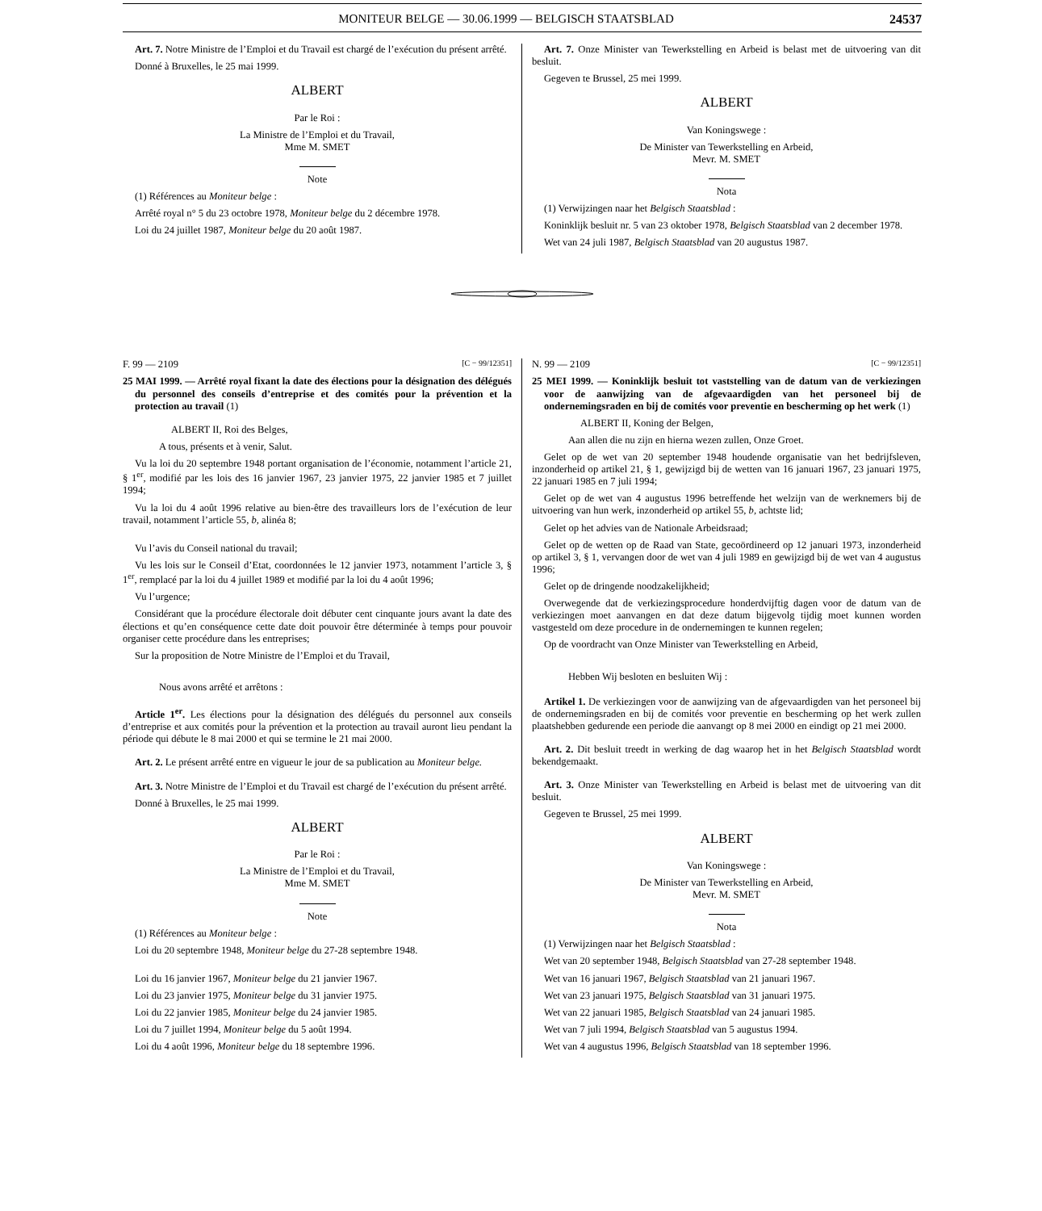MONITEUR BELGE — 30.06.1999 — BELGISCH STAATSBLAD 24537
Art. 7. Notre Ministre de l’Emploi et du Travail est chargé de l’exécution du présent arrêté.
Donné à Bruxelles, le 25 mai 1999.
ALBERT
Par le Roi :
La Ministre de l’Emploi et du Travail,
Mme M. SMET
Note
(1) Références au Moniteur belge :
Arrêté royal n° 5 du 23 octobre 1978, Moniteur belge du 2 décembre 1978.
Loi du 24 juillet 1987, Moniteur belge du 20 août 1987.
Art. 7. Onze Minister van Tewerkstelling en Arbeid is belast met de uitvoering van dit besluit.
Gegeven te Brussel, 25 mei 1999.
ALBERT
Van Koningswege :
De Minister van Tewerkstelling en Arbeid,
Mevr. M. SMET
Nota
(1) Verwijzingen naar het Belgisch Staatsblad :
Koninklijk besluit nr. 5 van 23 oktober 1978, Belgisch Staatsblad van 2 december 1978.
Wet van 24 juli 1987, Belgisch Staatsblad van 20 augustus 1987.
F. 99 — 2109 [C − 99/12351]
25 MAI 1999. — Arrêté royal fixant la date des élections pour la désignation des délégués du personnel des conseils d’entreprise et des comités pour la prévention et la protection au travail (1)
ALBERT II, Roi des Belges,
A tous, présents et à venir, Salut.
Vu la loi du 20 septembre 1948 portant organisation de l’économie, notamment l’article 21, § 1<sup>er</sup>, modifié par les lois des 16 janvier 1967, 23 janvier 1975, 22 janvier 1985 et 7 juillet 1994;
Vu la loi du 4 août 1996 relative au bien-être des travailleurs lors de l’exécution de leur travail, notamment l’article 55, b, alinéa 8;
Vu l’avis du Conseil national du travail;
Vu les lois sur le Conseil d’Etat, coordonnées le 12 janvier 1973, notamment l’article 3, § 1<sup>er</sup>, remplacé par la loi du 4 juillet 1989 et modifié par la loi du 4 août 1996;
Vu l’urgence;
Considérant que la procédure électorale doit débuter cent cinquante jours avant la date des élections et qu’en conséquence cette date doit pouvoir être déterminée à temps pour pouvoir organiser cette procédure dans les entreprises;
Sur la proposition de Notre Ministre de l’Emploi et du Travail,
Nous avons arrêté et arrêtons :
Article 1<sup>er</sup>. Les élections pour la désignation des délégués du personnel aux conseils d’entreprise et aux comités pour la prévention et la protection au travail auront lieu pendant la période qui débute le 8 mai 2000 et qui se termine le 21 mai 2000.
Art. 2. Le présent arrêté entre en vigueur le jour de sa publication au Moniteur belge.
Art. 3. Notre Ministre de l’Emploi et du Travail est chargé de l’exécution du présent arrêté.
Donné à Bruxelles, le 25 mai 1999.
ALBERT
Par le Roi :
La Ministre de l’Emploi et du Travail,
Mme M. SMET
Note
(1) Références au Moniteur belge :
Loi du 20 septembre 1948, Moniteur belge du 27-28 septembre 1948.
Loi du 16 janvier 1967, Moniteur belge du 21 janvier 1967.
Loi du 23 janvier 1975, Moniteur belge du 31 janvier 1975.
Loi du 22 janvier 1985, Moniteur belge du 24 janvier 1985.
Loi du 7 juillet 1994, Moniteur belge du 5 août 1994.
Loi du 4 août 1996, Moniteur belge du 18 septembre 1996.
N. 99 — 2109 [C − 99/12351]
25 MEI 1999. — Koninklijk besluit tot vaststelling van de datum van de verkiezingen voor de aanwijzing van de afgevaardigden van het personeel bij de ondernemingsraden en bij de comités voor preventie en bescherming op het werk (1)
ALBERT II, Koning der Belgen,
Aan allen die nu zijn en hierna wezen zullen, Onze Groet.
Gelet op de wet van 20 september 1948 houdende organisatie van het bedrijfsleven, inzonderheid op artikel 21, § 1, gewijzigd bij de wetten van 16 januari 1967, 23 januari 1975, 22 januari 1985 en 7 juli 1994;
Gelet op de wet van 4 augustus 1996 betreffende het welzijn van de werknemers bij de uitvoering van hun werk, inzonderheid op artikel 55, b, achtste lid;
Gelet op het advies van de Nationale Arbeidsraad;
Gelet op de wetten op de Raad van State, gecoördineerd op 12 januari 1973, inzonderheid op artikel 3, § 1, vervangen door de wet van 4 juli 1989 en gewijzigd bij de wet van 4 augustus 1996;
Gelet op de dringende noodzakelijkheid;
Overwegende dat de verkiezingsprocedure honderdvijftig dagen voor de datum van de verkiezingen moet aanvangen en dat deze datum bijgevolg tijdig moet kunnen worden vastgesteld om deze procedure in de ondernemingen te kunnen regelen;
Op de voordracht van Onze Minister van Tewerkstelling en Arbeid,
Hebben Wij besloten en besluiten Wij :
Artikel 1. De verkiezingen voor de aanwijzing van de afgevaardigden van het personeel bij de ondernemingsraden en bij de comités voor preventie en bescherming op het werk zullen plaatshebben gedurende een periode die aanvangt op 8 mei 2000 en eindigt op 21 mei 2000.
Art. 2. Dit besluit treedt in werking de dag waarop het in het Belgisch Staatsblad wordt bekendgemaakt.
Art. 3. Onze Minister van Tewerkstelling en Arbeid is belast met de uitvoering van dit besluit.
Gegeven te Brussel, 25 mei 1999.
ALBERT
Van Koningswege :
De Minister van Tewerkstelling en Arbeid,
Mevr. M. SMET
Nota
(1) Verwijzingen naar het Belgisch Staatsblad :
Wet van 20 september 1948, Belgisch Staatsblad van 27-28 september 1948.
Wet van 16 januari 1967, Belgisch Staatsblad van 21 januari 1967.
Wet van 23 januari 1975, Belgisch Staatsblad van 31 januari 1975.
Wet van 22 januari 1985, Belgisch Staatsblad van 24 januari 1985.
Wet van 7 juli 1994, Belgisch Staatsblad van 5 augustus 1994.
Wet van 4 augustus 1996, Belgisch Staatsblad van 18 september 1996.